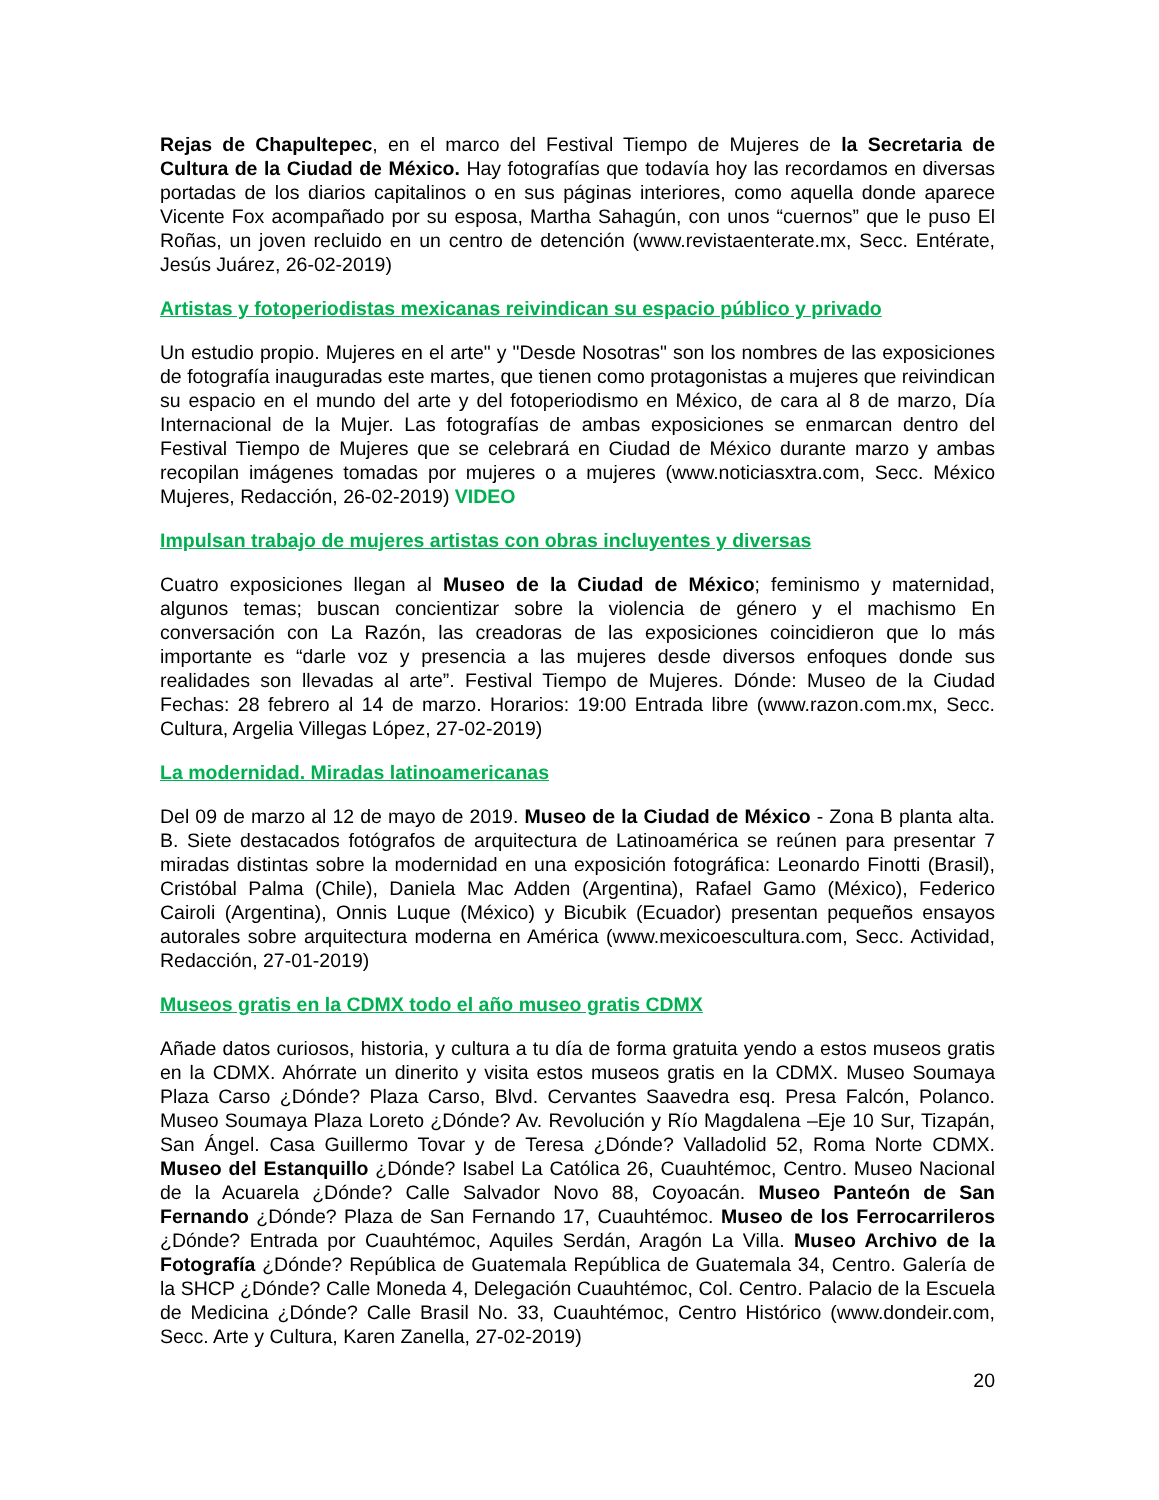Rejas de Chapultepec, en el marco del Festival Tiempo de Mujeres de la Secretaria de Cultura de la Ciudad de México. Hay fotografías que todavía hoy las recordamos en diversas portadas de los diarios capitalinos o en sus páginas interiores, como aquella donde aparece Vicente Fox acompañado por su esposa, Martha Sahagún, con unos “cuernos” que le puso El Roñas, un joven recluido en un centro de detención (www.revistaenterate.mx, Secc. Entérate, Jesús Juárez, 26-02-2019)
Artistas y fotoperiodistas mexicanas reivindican su espacio público y privado
Un estudio propio. Mujeres en el arte" y "Desde Nosotras" son los nombres de las exposiciones de fotografía inauguradas este martes, que tienen como protagonistas a mujeres que reivindican su espacio en el mundo del arte y del fotoperiodismo en México, de cara al 8 de marzo, Día Internacional de la Mujer. Las fotografías de ambas exposiciones se enmarcan dentro del Festival Tiempo de Mujeres que se celebrará en Ciudad de México durante marzo y ambas recopilan imágenes tomadas por mujeres o a mujeres (www.noticiasxtra.com, Secc. México Mujeres, Redacción, 26-02-2019) VIDEO
Impulsan trabajo de mujeres artistas con obras incluyentes y diversas
Cuatro exposiciones llegan al Museo de la Ciudad de México; feminismo y maternidad, algunos temas; buscan concientizar sobre la violencia de género y el machismo En conversación con La Razón, las creadoras de las exposiciones coincidieron que lo más importante es “darle voz y presencia a las mujeres desde diversos enfoques donde sus realidades son llevadas al arte”. Festival Tiempo de Mujeres. Dónde: Museo de la Ciudad Fechas: 28 febrero al 14 de marzo. Horarios: 19:00 Entrada libre (www.razon.com.mx, Secc. Cultura, Argelia Villegas López, 27-02-2019)
La modernidad. Miradas latinoamericanas
Del 09 de marzo al 12 de mayo de 2019. Museo de la Ciudad de México - Zona B planta alta. B. Siete destacados fotógrafos de arquitectura de Latinoamérica se reúnen para presentar 7 miradas distintas sobre la modernidad en una exposición fotográfica: Leonardo Finotti (Brasil), Cristóbal Palma (Chile), Daniela Mac Adden (Argentina), Rafael Gamo (México), Federico Cairoli (Argentina), Onnis Luque (México) y Bicubik (Ecuador) presentan pequeños ensayos autorales sobre arquitectura moderna en América (www.mexicoescultura.com, Secc. Actividad, Redacción, 27-01-2019)
Museos gratis en la CDMX todo el año museo gratis CDMX
Añade datos curiosos, historia, y cultura a tu día de forma gratuita yendo a estos museos gratis en la CDMX. Ahórrate un dinerito y visita estos museos gratis en la CDMX. Museo Soumaya Plaza Carso ¿Dónde? Plaza Carso, Blvd. Cervantes Saavedra esq. Presa Falcón, Polanco. Museo Soumaya Plaza Loreto ¿Dónde? Av. Revolución y Río Magdalena –Eje 10 Sur, Tizapán, San Ángel. Casa Guillermo Tovar y de Teresa ¿Dónde? Valladolid 52, Roma Norte CDMX. Museo del Estanquillo ¿Dónde? Isabel La Católica 26, Cuauhtémoc, Centro. Museo Nacional de la Acuarela ¿Dónde? Calle Salvador Novo 88, Coyoacán. Museo Panteón de San Fernando ¿Dónde? Plaza de San Fernando 17, Cuauhtémoc. Museo de los Ferrocarrileros ¿Dónde? Entrada por Cuauhtémoc, Aquiles Serdán, Aragón La Villa. Museo Archivo de la Fotografía ¿Dónde? República de Guatemala República de Guatemala 34, Centro. Galería de la SHCP ¿Dónde? Calle Moneda 4, Delegación Cuauhtémoc, Col. Centro. Palacio de la Escuela de Medicina ¿Dónde? Calle Brasil No. 33, Cuauhtémoc, Centro Histórico (www.dondeir.com, Secc. Arte y Cultura, Karen Zanella, 27-02-2019)
20